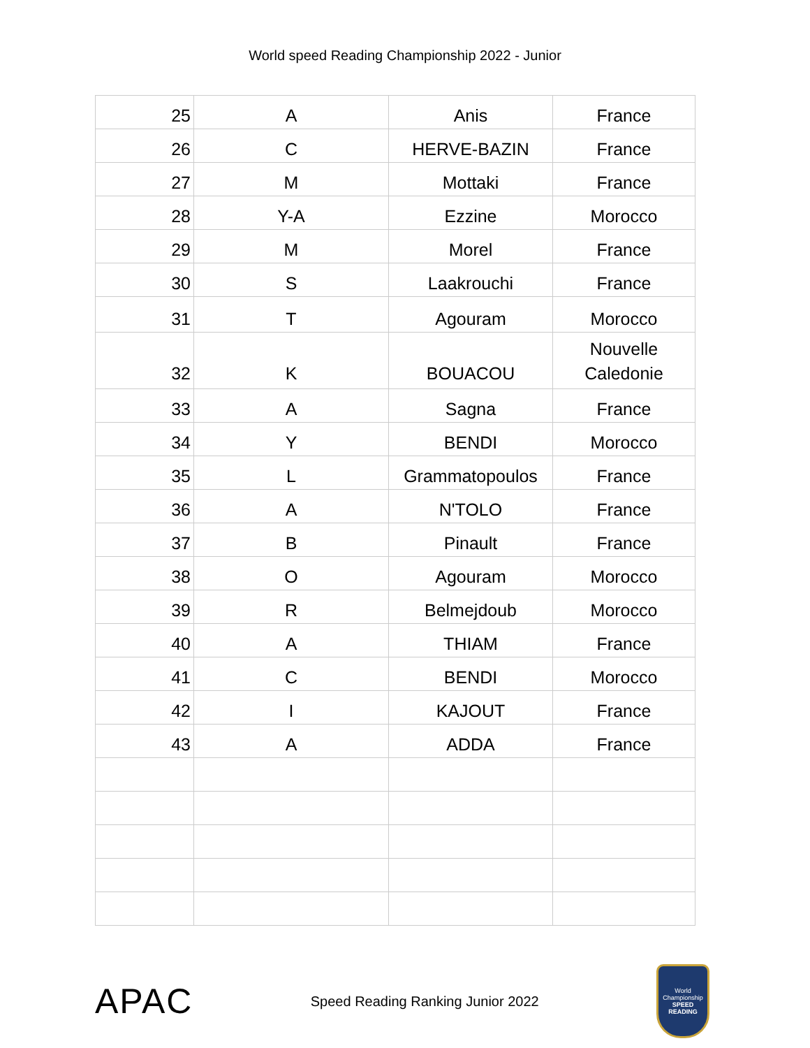World speed Reading Championship 2022 - Junior
| 25 | A | Anis | France |
| 26 | C | HERVE-BAZIN | France |
| 27 | M | Mottaki | France |
| 28 | Y-A | Ezzine | Morocco |
| 29 | M | Morel | France |
| 30 | S | Laakrouchi | France |
| 31 | T | Agouram | Morocco |
| 32 | K | BOUACOU | Nouvelle Caledonie |
| 33 | A | Sagna | France |
| 34 | Y | BENDI | Morocco |
| 35 | L | Grammatopoulos | France |
| 36 | A | N'TOLO | France |
| 37 | B | Pinault | France |
| 38 | O | Agouram | Morocco |
| 39 | R | Belmejdoub | Morocco |
| 40 | A | THIAM | France |
| 41 | C | BENDI | Morocco |
| 42 | I | KAJOUT | France |
| 43 | A | ADDA | France |
APAC
Speed Reading Ranking Junior 2022
World Championship
SPEED READING